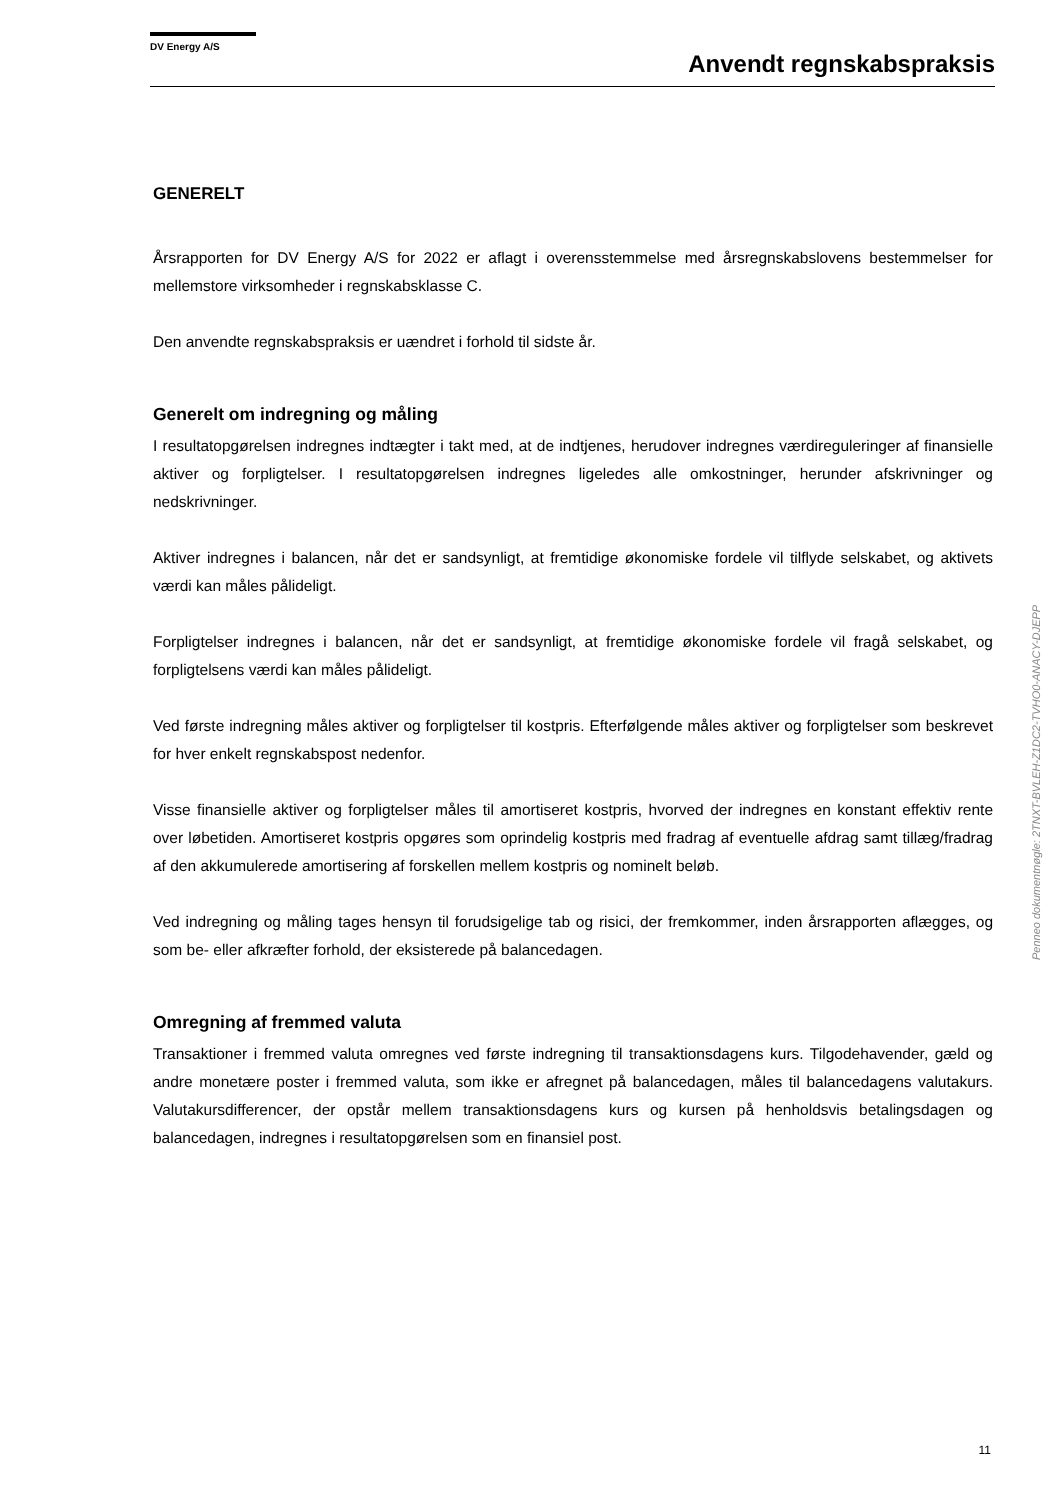DV Energy A/S
Anvendt regnskabspraksis
GENERELT
Årsrapporten for DV Energy A/S for 2022 er aflagt i overensstemmelse med årsregnskabslovens bestemmelser for mellemstore virksomheder i regnskabsklasse C.
Den anvendte regnskabspraksis er uændret i forhold til sidste år.
Generelt om indregning og måling
I resultatopgørelsen indregnes indtægter i takt med, at de indtjenes, herudover indregnes værdireguleringer af finansielle aktiver og forpligtelser. I resultatopgørelsen indregnes ligeledes alle omkostninger, herunder afskrivninger og nedskrivninger.
Aktiver indregnes i balancen, når det er sandsynligt, at fremtidige økonomiske fordele vil tilflyde selskabet, og aktivets værdi kan måles pålideligt.
Forpligtelser indregnes i balancen, når det er sandsynligt, at fremtidige økonomiske fordele vil fragå selskabet, og forpligtelsens værdi kan måles pålideligt.
Ved første indregning måles aktiver og forpligtelser til kostpris. Efterfølgende måles aktiver og forpligtelser som beskrevet for hver enkelt regnskabspost nedenfor.
Visse finansielle aktiver og forpligtelser måles til amortiseret kostpris, hvorved der indregnes en konstant effektiv rente over løbetiden. Amortiseret kostpris opgøres som oprindelig kostpris med fradrag af eventuelle afdrag samt tillæg/fradrag af den akkumulerede amortisering af forskellen mellem kostpris og nominelt beløb.
Ved indregning og måling tages hensyn til forudsigelige tab og risici, der fremkommer, inden årsrapporten aflægges, og som be- eller afkræfter forhold, der eksisterede på balancedagen.
Omregning af fremmed valuta
Transaktioner i fremmed valuta omregnes ved første indregning til transaktionsdagens kurs. Tilgodehavender, gæld og andre monetære poster i fremmed valuta, som ikke er afregnet på balancedagen, måles til balancedagens valutakurs. Valutakursdifferencer, der opstår mellem transaktionsdagens kurs og kursen på henholdsvis betalingsdagen og balancedagen, indregnes i resultatopgørelsen som en finansiel post.
Penneo dokumentnøgle: 2TNXT-BVLEH-Z1DC2-TVHO0-ANACY-DJEPP
11